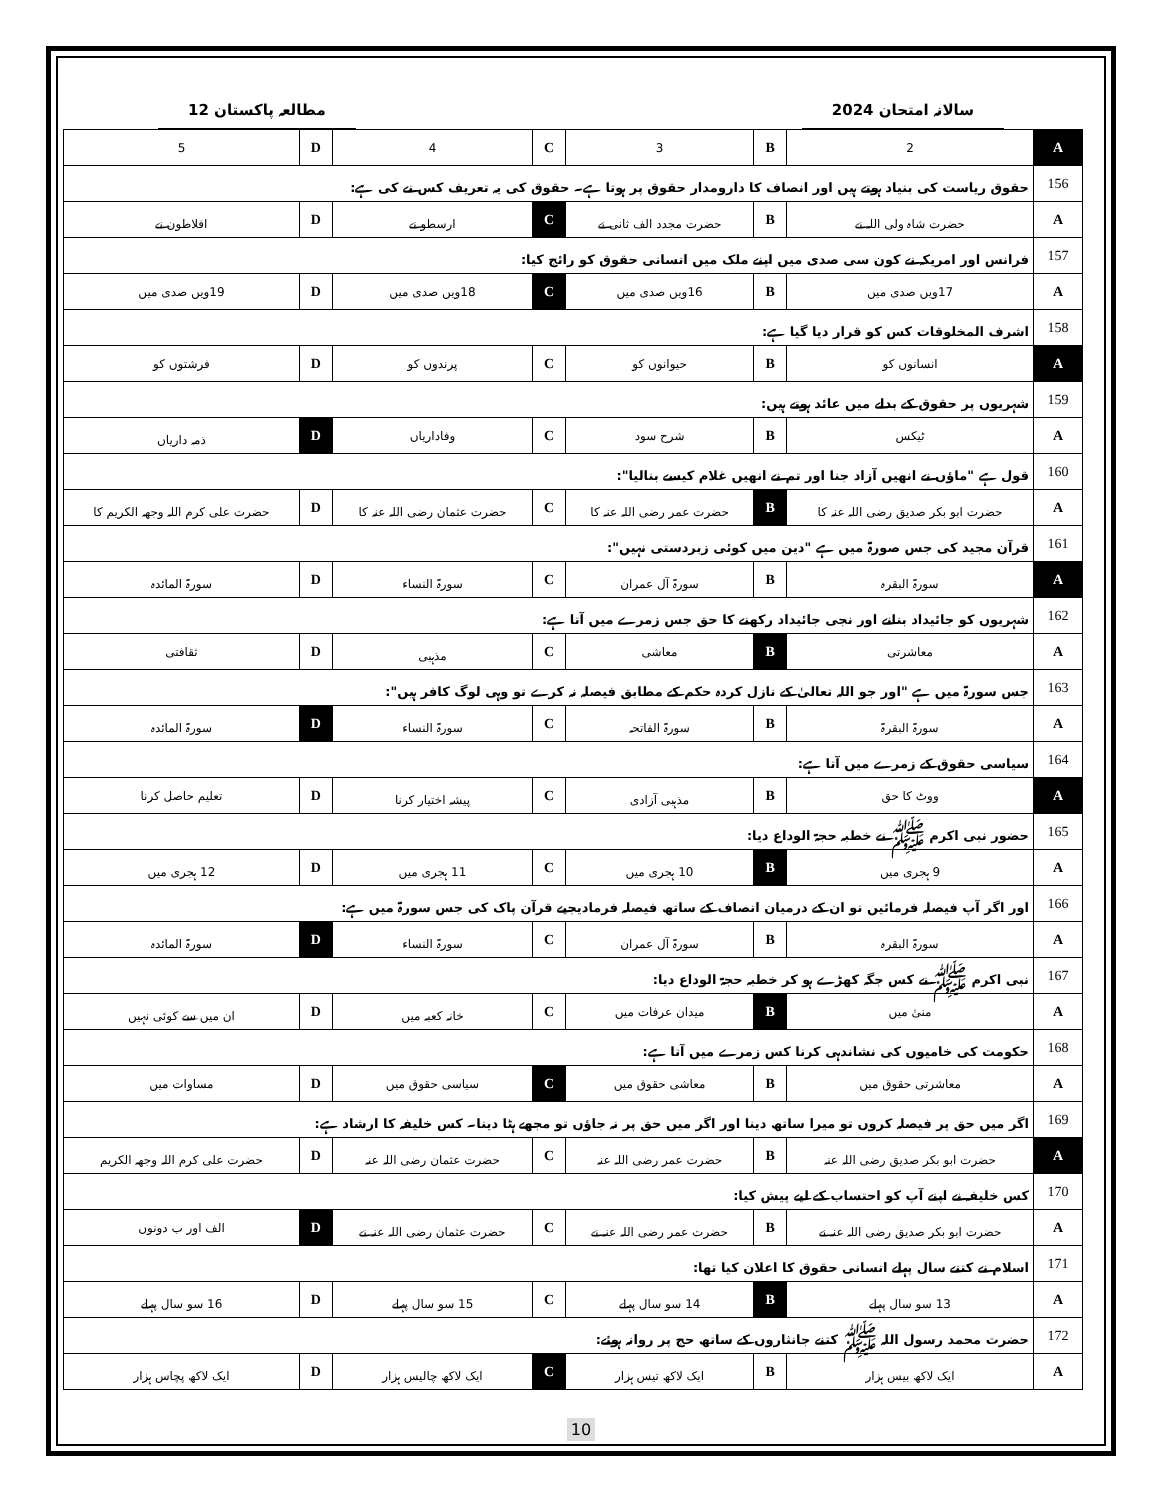سالانہ امتحان 2024 مطالعہ پاکستان 12
| A | 2 | B | 3 | C | 4 | D | 5 |
| 156 | حقوق ریاست کی بنیاد ہوتے ہیں اور انصاف کا دارومدار حقوق پر ہوتا ہے۔ حقوق کی یہ تعریف کس نے کی ہے: | | | | | | |
| A | حضرت شاہ ولی اللہ نے | B | حضرت مجدد الف ثانی نے | C | ارسطو نے | D | افلاطون نے |
| 157 | فرانس اور امریکہ نے کون سی صدی میں اپنے ملک میں انسانی حقوق کو رائج کیا: | | | | | | |
| A | 17ویں صدی میں | B | 16ویں صدی میں | C | 18ویں صدی میں | D | 19ویں صدی میں |
| 158 | اشرف المخلوقات کس کو قرار دیا گیا ہے: | | | | | | |
| A | انسانوں کو | B | حیوانوں کو | C | پرندوں کو | D | فرشتوں کو |
| 159 | شہریوں پر حقوق کے بدلے میں عائد ہوتے ہیں: | | | | | | |
| A | ٹیکس | B | شرح سود | C | وفاداریاں | D | ذمہ داریاں |
| 160 | قول ہے "ماؤں نے انھیں آزاد جنا اور تم نے انھیں غلام کیسے بنالیا": | | | | | | |
| A | حضرت ابو بکر صدیق رضی اللہ عنہ کا | B | حضرت عمر رضی اللہ عنہ کا | C | حضرت عثمان رضی اللہ عنہ کا | D | حضرت علی کرم اللہ وجھہ الکریم کا |
| 161 | قرآن مجید کی جس صورۃ میں ہے "دین میں کوئی زبردستی نہیں": | | | | | | |
| A | سورۃ البقرہ | B | سورۃ آل عمران | C | سورۃ النساء | D | سورۃ المائدہ |
| 162 | شہریوں کو جائیداد بنانے اور نجی جائیداد رکھنے کا حق جس زمرے میں آتا ہے: | | | | | | |
| A | معاشرتی | B | معاشی | C | مذہبی | D | ثقافتی |
| 163 | جس سورۃ میں ہے "اور جو اللہ تعالیٰ کے نازل کردہ حکم کے مطابق فیصلہ نہ کرے تو وہی لوگ کافر ہیں": | | | | | | |
| A | سورۃ البقرۃ | B | سورۃ الفاتحہ | C | سورۃ النساء | D | سورۃ المائدہ |
| 164 | سیاسی حقوق کے زمرے میں آتا ہے: | | | | | | |
| A | ووٹ کا حق | B | مذہبی آزادی | C | پیشہ اختیار کرنا | D | تعلیم حاصل کرنا |
| 165 | حضور نبی اکرم ﷺ نے خطبہ حجۃ الوداع دیا: | | | | | | |
| A | 9 ہجری میں | B | 10 ہجری میں | C | 11 ہجری میں | D | 12 ہجری میں |
| 166 | اور اگر آپ فیصلہ فرمائیں تو ان کے درمیان انصاف کے ساتھ فیصلہ فرمادیجیے قرآن پاک کی جس سورۃ میں ہے: | | | | | | |
| A | سورۃ البقرہ | B | سورۃ آل عمران | C | سورۃ النساء | D | سورۃ المائدہ |
| 167 | نبی اکرم ﷺ نے کس جگہ کھڑے ہو کر خطبہ حجۃ الوداع دیا: | | | | | | |
| A | منیٰ میں | B | میدان عرفات میں | C | خانہ کعبہ میں | D | ان میں سے کوئی نہیں |
| 168 | حکومت کی خامیوں کی نشاندہی کرنا کس زمرے میں آتا ہے: | | | | | | |
| A | معاشرتی حقوق میں | B | معاشی حقوق میں | C | سیاسی حقوق میں | D | مساوات میں |
| 169 | اگر میں حق پر فیصلہ کروں تو میرا ساتھ دینا اور اگر میں حق پر نہ جاؤں تو مجھے ہٹا دینا۔ کس خلیفہ کا ارشاد ہے: | | | | | | |
| A | حضرت ابو بکر صدیق رضی اللہ عنہ | B | حضرت عمر رضی اللہ عنہ | C | حضرت عثمان رضی اللہ عنہ | D | حضرت علی کرم اللہ وجھہ الکریم |
| 170 | کس خلیفہ نے اپنے آپ کو احتساب کے لیے پیش کیا: | | | | | | |
| A | حضرت ابو بکر صدیق رضی اللہ عنہ نے | B | حضرت عمر رضی اللہ عنہ نے | C | حضرت عثمان رضی اللہ عنہ نے | D | الف اور ب دونوں |
| 171 | اسلام نے کتنے سال پہلے انسانی حقوق کا اعلان کیا تھا: | | | | | | |
| A | 13 سو سال پہلے | B | 14 سو سال پہلے | C | 15 سو سال پہلے | D | 16 سو سال پہلے |
| 172 | حضرت محمد رسول اللہ ﷺ کتنے جانثاروں کے ساتھ حج پر روانہ ہوئے: | | | | | | |
| A | ایک لاکھ بیس ہزار | B | ایک لاکھ تیس ہزار | C | ایک لاکھ چالیس ہزار | D | ایک لاکھ پچاس ہزار |
10